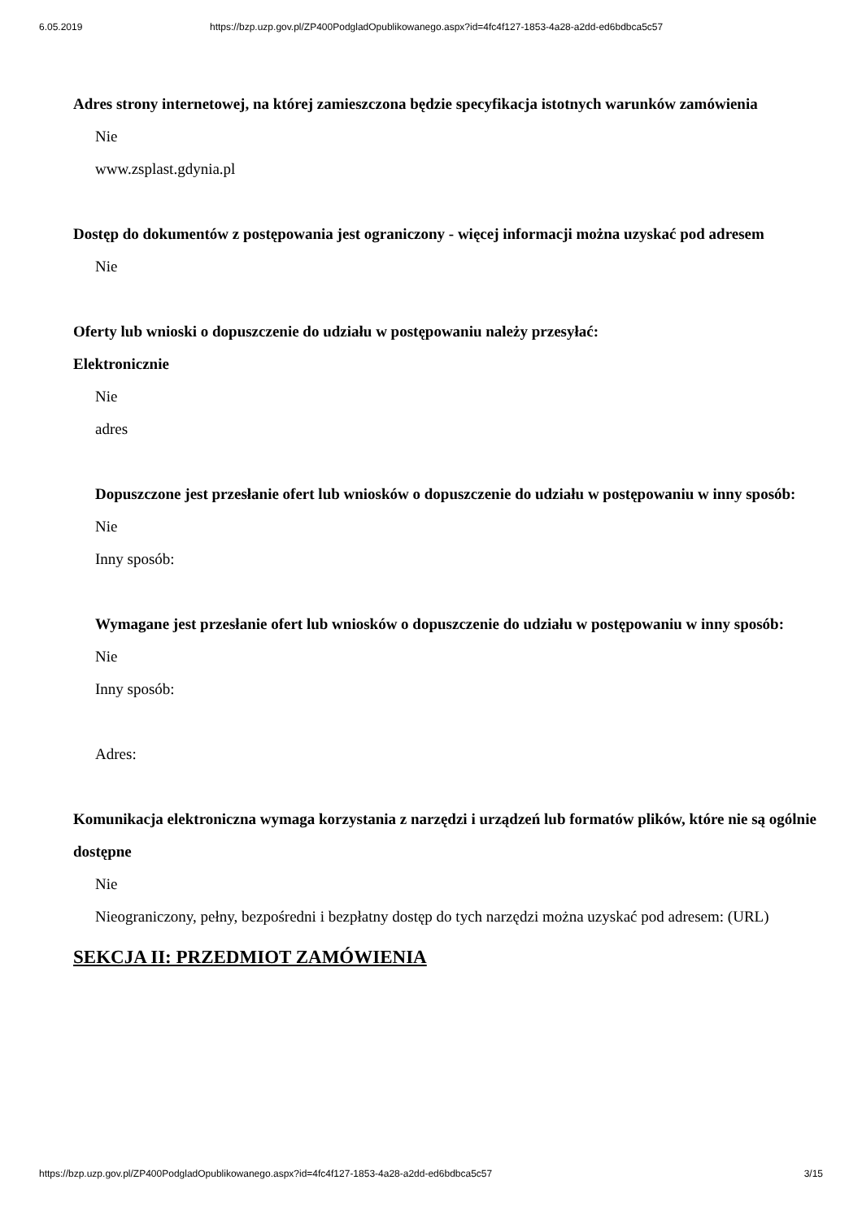6.05.2019 https://bzp.uzp.gov.pl/ZP400PodgladOpublikowanego.aspx?id=4fc4f127-1853-4a28-a2dd-ed6bdbca5c57
Adres strony internetowej, na której zamieszczona będzie specyfikacja istotnych warunków zamówienia
Nie
www.zsplast.gdynia.pl
Dostęp do dokumentów z postępowania jest ograniczony - więcej informacji można uzyskać pod adresem
Nie
Oferty lub wnioski o dopuszczenie do udziału w postępowaniu należy przesyłać:
Elektronicznie
Nie
adres
Dopuszczone jest przesłanie ofert lub wniosków o dopuszczenie do udziału w postępowaniu w inny sposób:
Nie
Inny sposób:
Wymagane jest przesłanie ofert lub wniosków o dopuszczenie do udziału w postępowaniu w inny sposób:
Nie
Inny sposób:
Adres:
Komunikacja elektroniczna wymaga korzystania z narzędzi i urządzeń lub formatów plików, które nie są ogólnie dostępne
Nie
Nieograniczony, pełny, bezpośredni i bezpłatny dostęp do tych narzędzi można uzyskać pod adresem: (URL)
SEKCJA II: PRZEDMIOT ZAMÓWIENIA
https://bzp.uzp.gov.pl/ZP400PodgladOpublikowanego.aspx?id=4fc4f127-1853-4a28-a2dd-ed6bdbca5c57 3/15